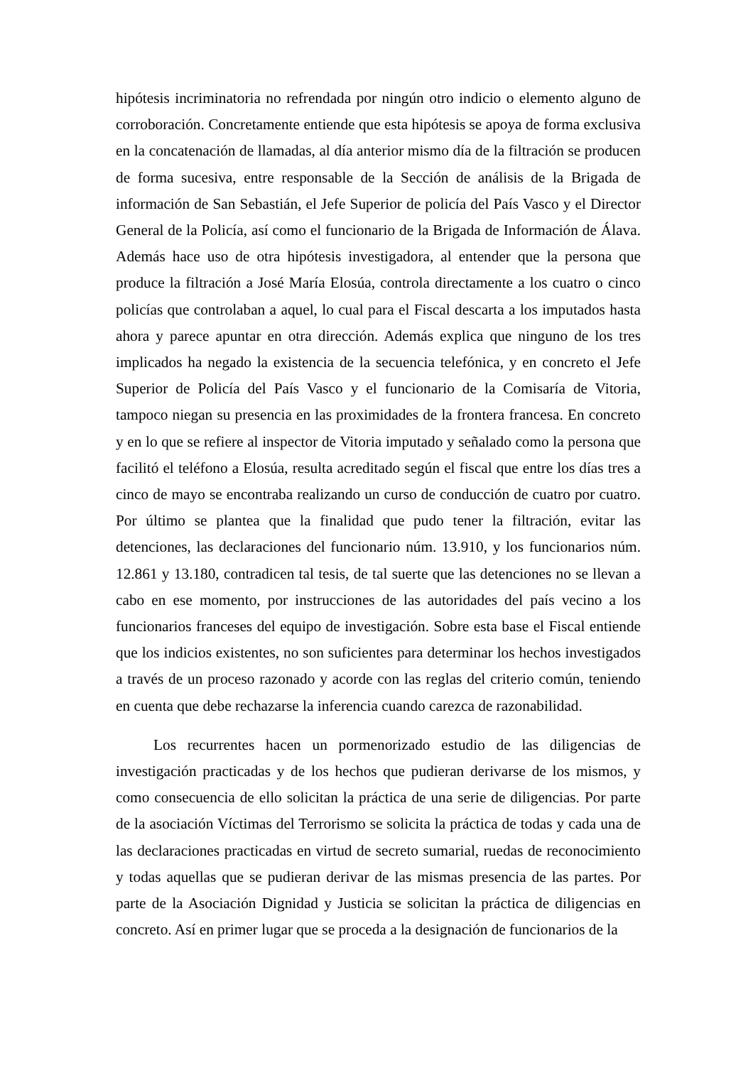hipótesis incriminatoria no refrendada por ningún otro indicio o elemento alguno de corroboración. Concretamente entiende que esta hipótesis se apoya de forma exclusiva en la concatenación de llamadas, al día anterior mismo día de la filtración se producen de forma sucesiva, entre responsable de la Sección de análisis de la Brigada de información de San Sebastián, el Jefe Superior de policía del País Vasco y el Director General de la Policía, así como el funcionario de la Brigada de Información de Álava. Además hace uso de otra hipótesis investigadora, al entender que la persona que produce la filtración a José María Elosúa, controla directamente a los cuatro o cinco policías que controlaban a aquel, lo cual para el Fiscal descarta a los imputados hasta ahora y parece apuntar en otra dirección. Además explica que ninguno de los tres implicados ha negado la existencia de la secuencia telefónica, y en concreto el Jefe Superior de Policía del País Vasco y el funcionario de la Comisaría de Vitoria, tampoco niegan su presencia en las proximidades de la frontera francesa. En concreto y en lo que se refiere al inspector de Vitoria imputado y señalado como la persona que facilitó el teléfono a Elosúa, resulta acreditado según el fiscal que entre los días tres a cinco de mayo se encontraba realizando un curso de conducción de cuatro por cuatro. Por último se plantea que la finalidad que pudo tener la filtración, evitar las detenciones, las declaraciones del funcionario núm. 13.910, y los funcionarios núm. 12.861 y 13.180, contradicen tal tesis, de tal suerte que las detenciones no se llevan a cabo en ese momento, por instrucciones de las autoridades del país vecino a los funcionarios franceses del equipo de investigación. Sobre esta base el Fiscal entiende que los indicios existentes, no son suficientes para determinar los hechos investigados a través de un proceso razonado y acorde con las reglas del criterio común, teniendo en cuenta que debe rechazarse la inferencia cuando carezca de razonabilidad.
Los recurrentes hacen un pormenorizado estudio de las diligencias de investigación practicadas y de los hechos que pudieran derivarse de los mismos, y como consecuencia de ello solicitan la práctica de una serie de diligencias. Por parte de la asociación Víctimas del Terrorismo se solicita la práctica de todas y cada una de las declaraciones practicadas en virtud de secreto sumarial, ruedas de reconocimiento y todas aquellas que se pudieran derivar de las mismas presencia de las partes. Por parte de la Asociación Dignidad y Justicia se solicitan la práctica de diligencias en concreto. Así en primer lugar que se proceda a la designación de funcionarios de la